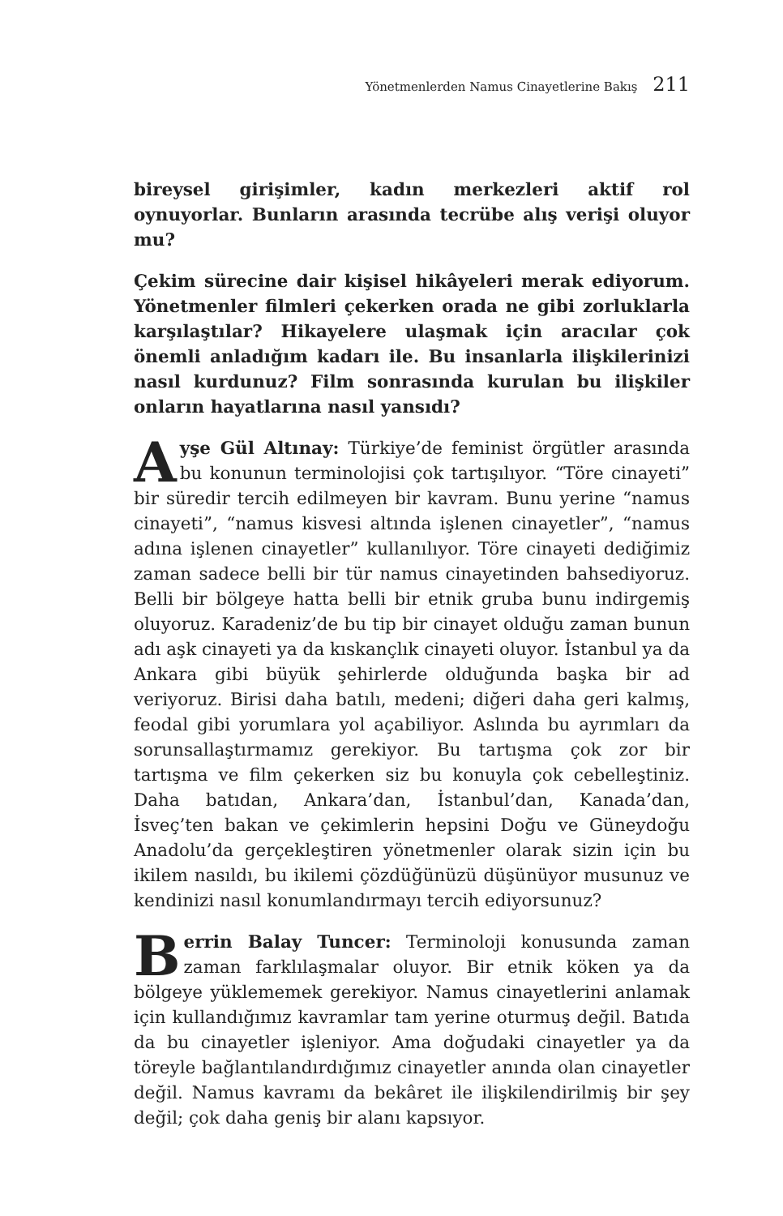Yönetmenlerden Namus Cinayetlerine Bakış 211
bireysel girişimler, kadın merkezleri aktif rol oynuyorlar. Bunların arasında tecrübe alış verişi oluyor mu?
Çekim sürecine dair kişisel hikâyeleri merak ediyorum. Yönetmenler filmleri çekerken orada ne gibi zorluklarla karşılaştılar? Hikayelere ulaşmak için aracılar çok önemli anladığım kadarı ile. Bu insanlarla ilişkilerinizi nasıl kurdunuz? Film sonrasında kurulan bu ilişkiler onların hayatlarına nasıl yansıdı?
Ayşe Gül Altınay: Türkiye’de feminist örgütler arasında bu konunun terminolojisi çok tartışılıyor. “Töre cinayeti” bir süredir tercih edilmeyen bir kavram. Bunu yerine “namus cinayeti”, “namus kisvesi altında işlenen cinayetler”, “namus adına işlenen cinayetler” kullanılıyor. Töre cinayeti dediğimiz zaman sadece belli bir tür namus cinayetinden bahsediyoruz. Belli bir bölgeye hatta belli bir etnik gruba bunu indirgemiş oluyoruz. Karadeniz’de bu tip bir cinayet olduğu zaman bunun adı aşk cinayeti ya da kıskançlık cinayeti oluyor. İstanbul ya da Ankara gibi büyük şehirlerde olduğunda başka bir ad veriyoruz. Birisi daha batılı, medeni; diğeri daha geri kalmış, feodal gibi yorumlara yol açabiliyor. Aslında bu ayrımları da sorunsallaştırmamız gerekiyor. Bu tartışma çok zor bir tartışma ve film çekerken siz bu konuyla çok cebelleştiniz. Daha batıdan, Ankara’dan, İstanbul’dan, Kanada’dan, İsveç’ten bakan ve çekimlerin hepsini Doğu ve Güneydoğu Anadolu’da gerçekleştiren yönetmenler olarak sizin için bu ikilem nasıldı, bu ikilemi çözdüğünüzü düşünüyor musunuz ve kendinizi nasıl konumlandırmayı tercih ediyorsunuz?
Berrin Balay Tuncer: Terminoloji konusunda zaman zaman farklılaşmalar oluyor. Bir etnik köken ya da bölgeye yüklememek gerekiyor. Namus cinayetlerini anlamak için kullandığımız kavramlar tam yerine oturmuş değil. Batıda da bu cinayetler işleniyor. Ama doğudaki cinayetler ya da töreyle bağlantılandırdığımız cinayetler anında olan cinayetler değil. Namus kavramı da bekâret ile ilişkilendirilmiş bir şey değil; çok daha geniş bir alanı kapsıyor.